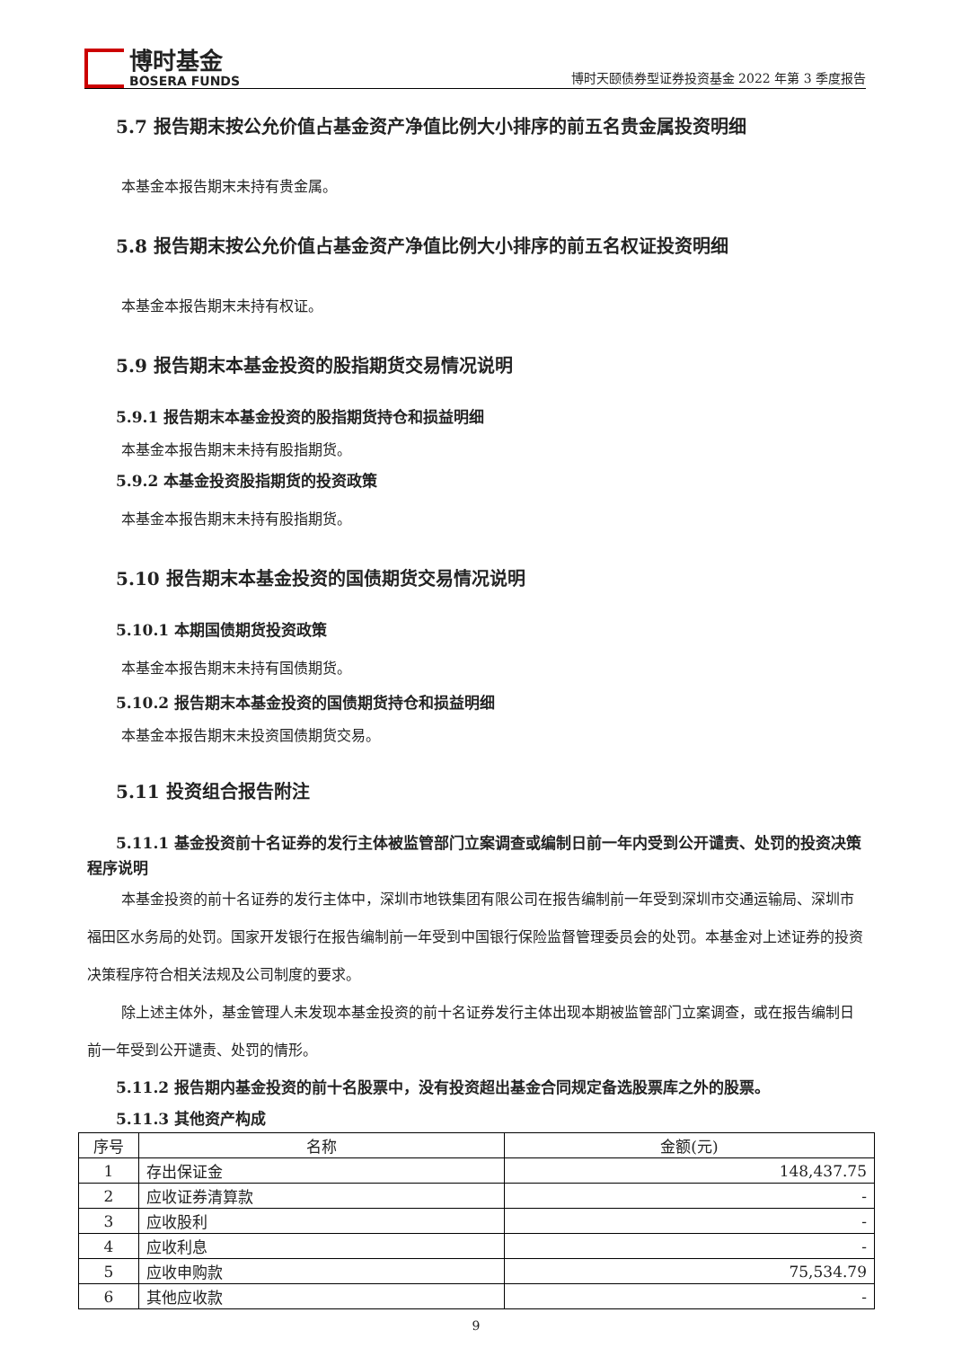博时基金
BOSERA FUNDS
博时天颐债券型证券投资基金 2022 年第 3 季度报告
5.7 报告期末按公允价值占基金资产净值比例大小排序的前五名贵金属投资明细
本基金本报告期末未持有贵金属。
5.8 报告期末按公允价值占基金资产净值比例大小排序的前五名权证投资明细
本基金本报告期末未持有权证。
5.9 报告期末本基金投资的股指期货交易情况说明
5.9.1 报告期末本基金投资的股指期货持仓和损益明细
本基金本报告期末未持有股指期货。
5.9.2 本基金投资股指期货的投资政策
本基金本报告期末未持有股指期货。
5.10 报告期末本基金投资的国债期货交易情况说明
5.10.1 本期国债期货投资政策
本基金本报告期末未持有国债期货。
5.10.2 报告期末本基金投资的国债期货持仓和损益明细
本基金本报告期末未投资国债期货交易。
5.11 投资组合报告附注
5.11.1 基金投资前十名证券的发行主体被监管部门立案调查或编制日前一年内受到公开谴责、处罚的投资决策程序说明
本基金投资的前十名证券的发行主体中，深圳市地铁集团有限公司在报告编制前一年受到深圳市交通运输局、深圳市福田区水务局的处罚。国家开发银行在报告编制前一年受到中国银行保险监督管理委员会的处罚。本基金对上述证券的投资决策程序符合相关法规及公司制度的要求。
除上述主体外，基金管理人未发现本基金投资的前十名证券发行主体出现本期被监管部门立案调查，或在报告编制日前一年受到公开谴责、处罚的情形。
5.11.2 报告期内基金投资的前十名股票中，没有投资超出基金合同规定备选股票库之外的股票。
5.11.3 其他资产构成
| 序号 | 名称 | 金额(元) |
| 1 | 存出保证金 | 148,437.75 |
| 2 | 应收证券清算款 | - |
| 3 | 应收股利 | - |
| 4 | 应收利息 | - |
| 5 | 应收申购款 | 75,534.79 |
| 6 | 其他应收款 | - |
9